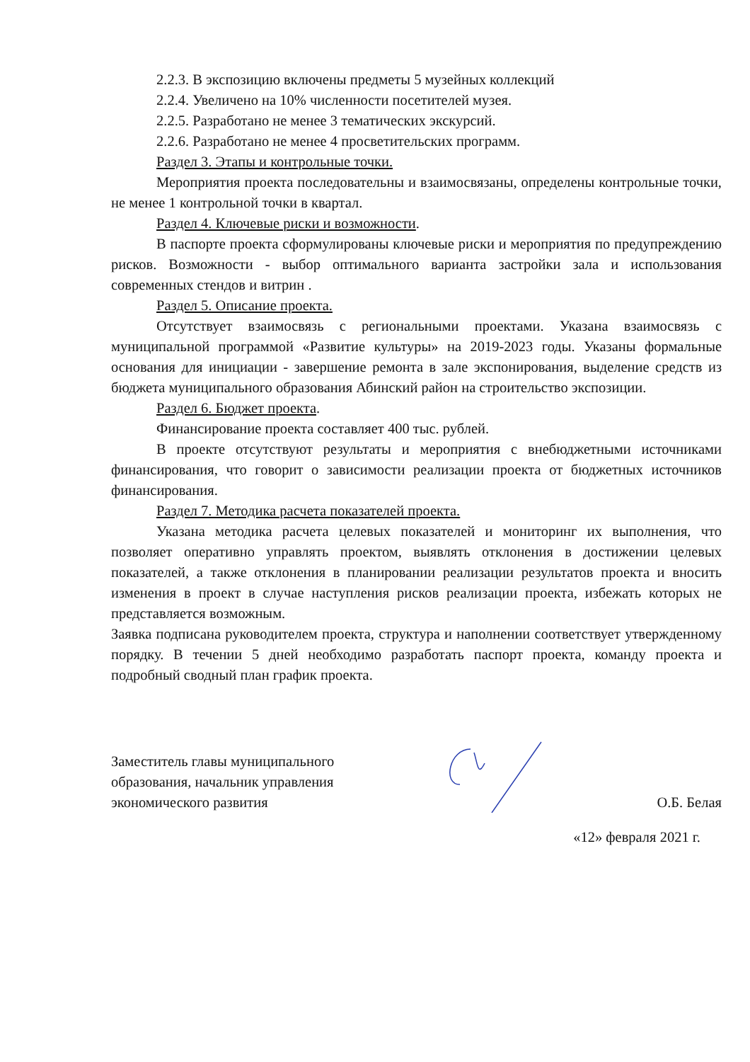2.2.3. В экспозицию включены предметы 5 музейных коллекций
2.2.4. Увеличено на 10% численности посетителей музея.
2.2.5. Разработано не менее 3 тематических экскурсий.
2.2.6. Разработано не менее 4 просветительских программ.
Раздел 3. Этапы и контрольные точки.
Мероприятия проекта последовательны и взаимосвязаны, определены контрольные точки, не менее 1 контрольной точки в квартал.
Раздел 4. Ключевые риски и возможности.
В паспорте проекта сформулированы ключевые риски и мероприятия по предупреждению рисков. Возможности - выбор оптимального варианта застройки зала и использования современных стендов и витрин .
Раздел 5. Описание проекта.
Отсутствует взаимосвязь с региональными проектами. Указана взаимосвязь с муниципальной программой «Развитие культуры» на 2019-2023 годы. Указаны формальные основания для инициации - завершение ремонта в зале экспонирования, выделение средств из бюджета муниципального образования Абинский район на строительство экспозиции.
Раздел 6. Бюджет проекта.
Финансирование проекта составляет 400 тыс. рублей.
В проекте отсутствуют результаты и мероприятия с внебюджетными источниками финансирования, что говорит о зависимости реализации проекта от бюджетных источников финансирования.
Раздел 7. Методика расчета показателей проекта.
Указана методика расчета целевых показателей и мониторинг их выполнения, что позволяет оперативно управлять проектом, выявлять отклонения в достижении целевых показателей, а также отклонения в планировании реализации результатов проекта и вносить изменения в проект в случае наступления рисков реализации проекта, избежать которых не представляется возможным.
Заявка подписана руководителем проекта, структура и наполнении соответствует утвержденному порядку. В течении 5 дней необходимо разработать паспорт проекта, команду проекта и подробный сводный план график проекта.
Заместитель главы муниципального
образования, начальник управления
экономического развития
О.Б. Белая
«12» февраля 2021 г.